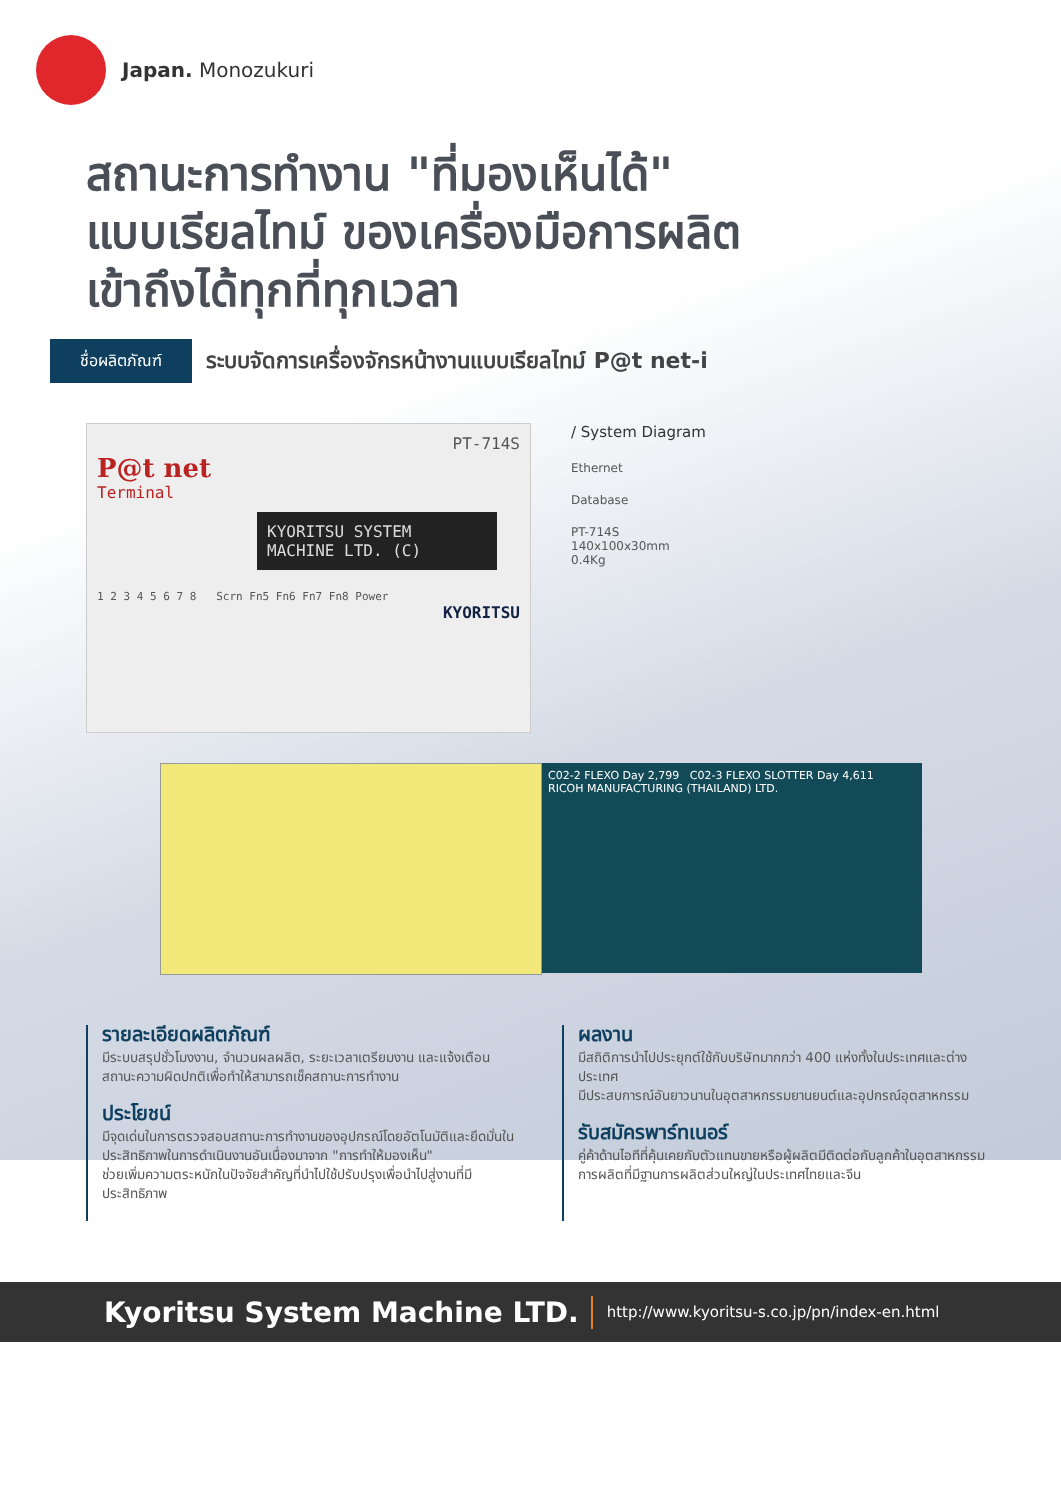Japan. Monozukuri
สถานะการทำงาน "ที่มองเห็นได้"
แบบเรียลไทม์ ของเครื่องมือการผลิต
เข้าถึงได้ทุกที่ทุกเวลา
ชื่อผลิตภัณฑ์
ระบบจัดการเครื่องจักรหน้างานแบบเรียลไทม์ P@t net-i
PT-714S
P@t net
Terminal
KYORITSU SYSTEM
MACHINE LTD. (C)
1 2 3 4 5 6 7 8 Scrn Fn5 Fn6 Fn7 Fn8 Power
KYORITSU
/ System Diagram
Ethernet
Database
PT-714S
140x100x30mm
0.4Kg
C02-2 FLEXO Day 2,799 C02-3 FLEXO SLOTTER Day 4,611
RICOH MANUFACTURING (THAILAND) LTD.
รายละเอียดผลิตภัณฑ์
มีระบบสรุปชั่วโมงงาน, จำนวนผลผลิต, ระยะเวลาเตรียมงาน และแจ้งเตือนสถานะความผิดปกติเพื่อทำให้สามารถเช็คสถานะการทำงาน
ประโยชน์
มีจุดเด่นในการตรวจสอบสถานะการทำงานของอุปกรณ์โดยอัตโนมัติและยึดมั่นในประสิทธิภาพในการดำเนินงานอันเนื่องมาจาก "การทำให้มองเห็น"
ช่วยเพิ่มความตระหนักในปัจจัยสำคัญที่นำไปใช้ปรับปรุงเพื่อนำไปสู่งานที่มีประสิทธิภาพ
ผลงาน
มีสถิติการนำไปประยุกต์ใช้กับบริษัทมากกว่า 400 แห่งทั้งในประเทศและต่างประเทศ
มีประสบการณ์อันยาวนานในอุตสาหกรรมยานยนต์และอุปกรณ์อุตสาหกรรม
รับสมัครพาร์ทเนอร์
คู่ค้าด้านไอทีที่คุ้นเคยกับตัวแทนขายหรือผู้ผลิตมีติดต่อกับลูกค้าในอุตสาหกรรมการผลิตที่มีฐานการผลิตส่วนใหญ่ในประเทศไทยและจีน
Kyoritsu System Machine LTD. http://www.kyoritsu-s.co.jp/pn/index-en.html